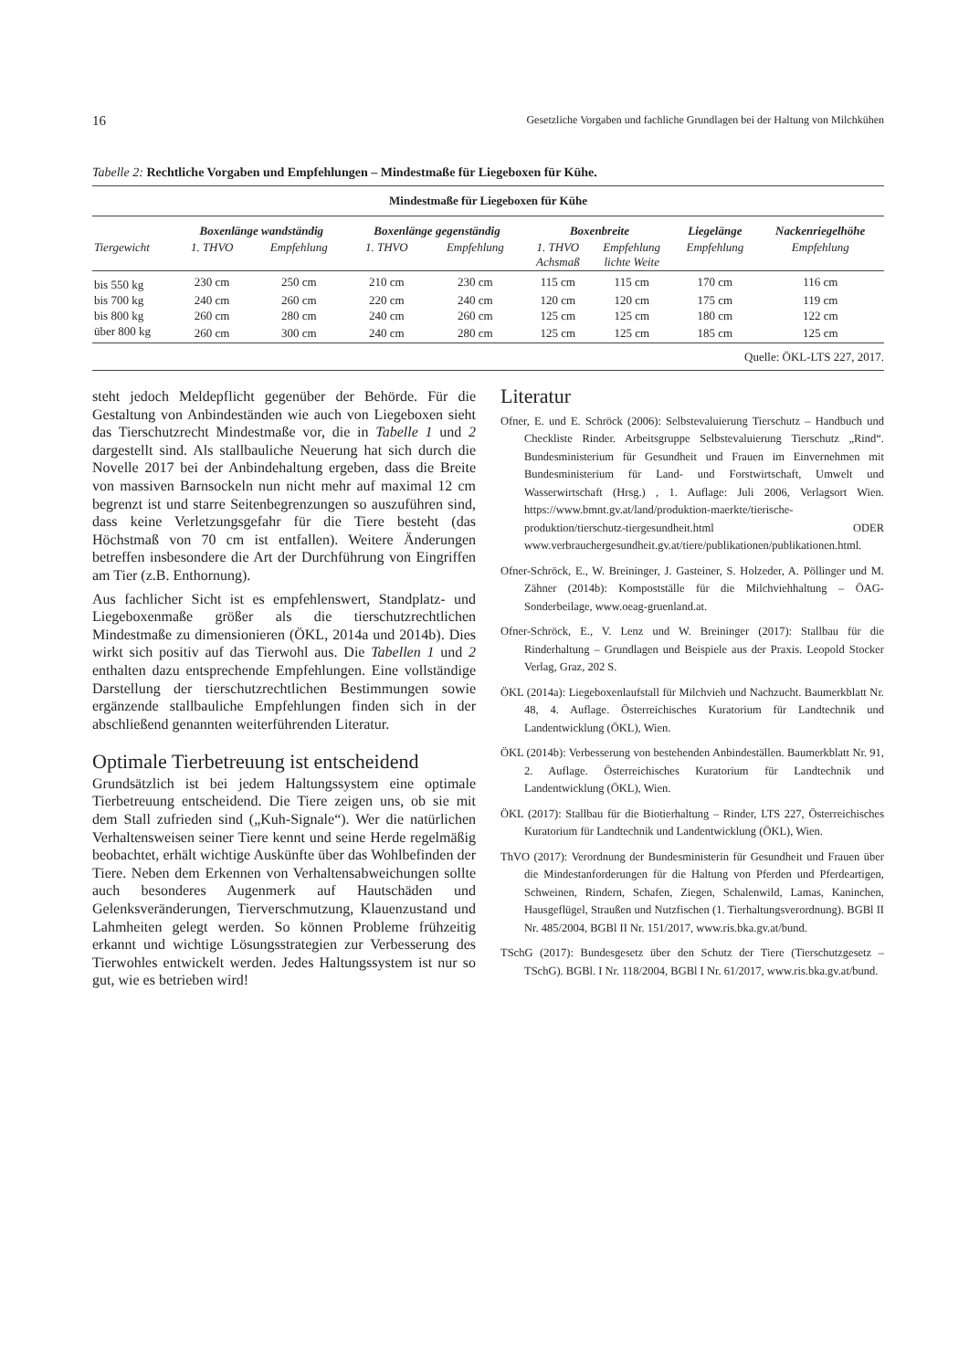16 Gesetzliche Vorgaben und fachliche Grundlagen bei der Haltung von Milchkühen
Tabelle 2: Rechtliche Vorgaben und Empfehlungen – Mindestmaße für Liegeboxen für Kühe.
| Mindestmaße für Liegeboxen für Kühe | | | | | | | | |
| --- | --- | --- | --- | --- | --- | --- | --- | --- |
| | Boxenlänge wandständig | | Boxenlänge gegenständig | | Boxenbreite | | Liegelänge | Nackenriegelhöhe |
| Tiergewicht | 1. THVO | Empfehlung | 1. THVO | Empfehlung | 1. THVO Achsmaß | Empfehlung lichte Weite | Empfehlung | Empfehlung |
| bis 550 kg | 230 cm | 250 cm | 210 cm | 230 cm | 115 cm | 115 cm | 170 cm | 116 cm |
| bis 700 kg | 240 cm | 260 cm | 220 cm | 240 cm | 120 cm | 120 cm | 175 cm | 119 cm |
| bis 800 kg | 260 cm | 280 cm | 240 cm | 260 cm | 125 cm | 125 cm | 180 cm | 122 cm |
| über 800 kg | 260 cm | 300 cm | 240 cm | 280 cm | 125 cm | 125 cm | 185 cm | 125 cm |
| Quelle: ÖKL-LTS 227, 2017. | | | | | | | | |
steht jedoch Meldepflicht gegenüber der Behörde. Für die Gestaltung von Anbindeständen wie auch von Liegeboxen sieht das Tierschutzrecht Mindestmaße vor, die in Tabelle 1 und 2 dargestellt sind. Als stallbauliche Neuerung hat sich durch die Novelle 2017 bei der Anbindehaltung ergeben, dass die Breite von massiven Barnsockeln nun nicht mehr auf maximal 12 cm begrenzt ist und starre Seitenbegrenzungen so auszuführen sind, dass keine Verletzungsgefahr für die Tiere besteht (das Höchstmaß von 70 cm ist entfallen). Weitere Änderungen betreffen insbesondere die Art der Durchführung von Eingriffen am Tier (z.B. Enthornung).
Aus fachlicher Sicht ist es empfehlenswert, Standplatz- und Liegeboxenmaße größer als die tierschutzrechtlichen Mindestmaße zu dimensionieren (ÖKL, 2014a und 2014b). Dies wirkt sich positiv auf das Tierwohl aus. Die Tabellen 1 und 2 enthalten dazu entsprechende Empfehlungen. Eine vollständige Darstellung der tierschutzrechtlichen Bestimmungen sowie ergänzende stallbauliche Empfehlungen finden sich in der abschließend genannten weiterführenden Literatur.
Optimale Tierbetreuung ist entscheidend
Grundsätzlich ist bei jedem Haltungssystem eine optimale Tierbetreuung entscheidend. Die Tiere zeigen uns, ob sie mit dem Stall zufrieden sind („Kuh-Signale“). Wer die natürlichen Verhaltensweisen seiner Tiere kennt und seine Herde regelmäßig beobachtet, erhält wichtige Auskünfte über das Wohlbefinden der Tiere. Neben dem Erkennen von Verhaltensabweichungen sollte auch besonderes Augenmerk auf Hautschäden und Gelenksveränderungen, Tierverschmutzung, Klauenzustand und Lahmheiten gelegt werden. So können Probleme frühzeitig erkannt und wichtige Lösungsstrategien zur Verbesserung des Tierwohles entwickelt werden. Jedes Haltungssystem ist nur so gut, wie es betrieben wird!
Literatur
Ofner, E. und E. Schröck (2006): Selbstevaluierung Tierschutz – Handbuch und Checkliste Rinder. Arbeitsgruppe Selbstevaluierung Tierschutz „Rind“. Bundesministerium für Gesundheit und Frauen im Einvernehmen mit Bundesministerium für Land- und Forstwirtschaft, Umwelt und Wasserwirtschaft (Hrsg.) , 1. Auflage: Juli 2006, Verlagsort Wien. https://www.bmnt.gv.at/land/produktion-maerkte/tierische-produktion/tierschutz-tiergesundheit.html ODER www.verbrauchergesundheit.gv.at/tiere/publikationen/publikationen.html.
Ofner-Schröck, E., W. Breininger, J. Gasteiner, S. Holzeder, A. Pöllinger und M. Zähner (2014b): Kompostställe für die Milchviehhaltung – ÖAG-Sonderbeilage, www.oeag-gruenland.at.
Ofner-Schröck, E., V. Lenz und W. Breininger (2017): Stallbau für die Rinderhaltung – Grundlagen und Beispiele aus der Praxis. Leopold Stocker Verlag, Graz, 202 S.
ÖKL (2014a): Liegeboxenlaufstall für Milchvieh und Nachzucht. Baumerkblatt Nr. 48, 4. Auflage. Österreichisches Kuratorium für Landtechnik und Landentwicklung (ÖKL), Wien.
ÖKL (2014b): Verbesserung von bestehenden Anbindeställen. Baumerkblatt Nr. 91, 2. Auflage. Österreichisches Kuratorium für Landtechnik und Landentwicklung (ÖKL), Wien.
ÖKL (2017): Stallbau für die Biotierhaltung – Rinder, LTS 227, Österreichisches Kuratorium für Landtechnik und Landentwicklung (ÖKL), Wien.
ThVO (2017): Verordnung der Bundesministerin für Gesundheit und Frauen über die Mindestanforderungen für die Haltung von Pferden und Pferdeartigen, Schweinen, Rindern, Schafen, Ziegen, Schalenwild, Lamas, Kaninchen, Hausgeflügel, Straußen und Nutzfischen (1. Tierhaltungsverordnung). BGBl II Nr. 485/2004, BGBl II Nr. 151/2017, www.ris.bka.gv.at/bund.
TSchG (2017): Bundesgesetz über den Schutz der Tiere (Tierschutzgesetz – TSchG). BGBl. I Nr. 118/2004, BGBl I Nr. 61/2017, www.ris.bka.gv.at/bund.